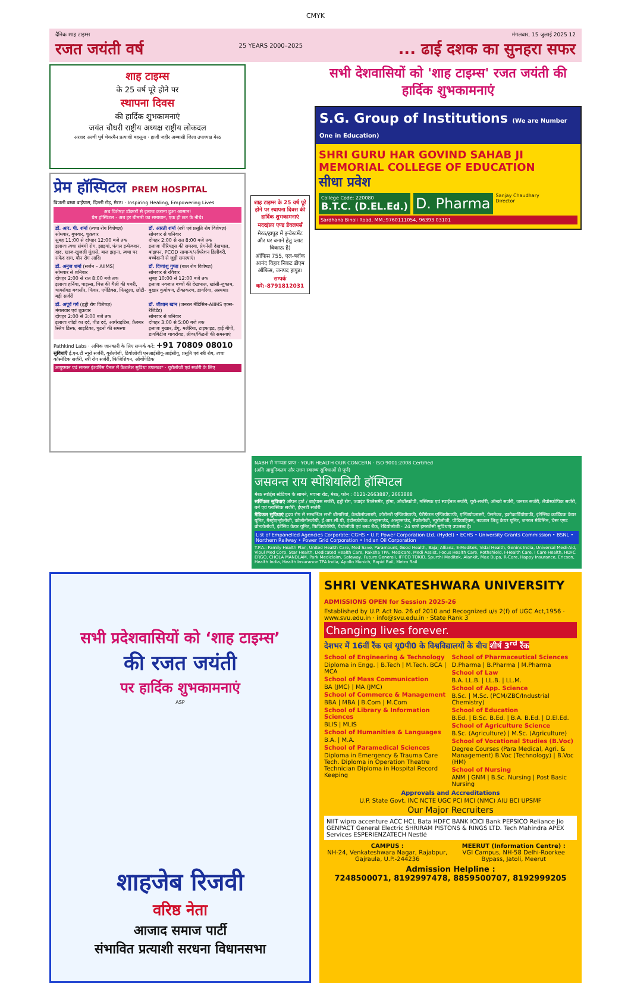CMYK
दैनिक शाह टाइम्स
रजत जयंती वर्ष
25 YEARS 2000–2025
मंगलवार, 15 जुलाई 2025 12
... ढाई दशक का सुनहरा सफर
शाह टाइम्स
के 25 वर्ष पूरे होने पर
स्थापना दिवस
की हार्दिक शुभकामनाएं
जयंत चौधरी राष्ट्रीय अध्यक्ष राष्ट्रीय लोकदल
अरशद अल्वी पूर्व चेयरमैन प्रत्याशी बहसूमा · हाजी जहीर अब्बासी जिला उपाध्यक्ष मेरठ
प्रेम हॉस्पिटल PREM HOSPITAL
बिजली बम्बा बाईपास, दिल्ली रोड़, मेरठ। · Inspiring Healing, Empowering Lives
अब विशेषज्ञ डॉक्टरों से इलाज कराना हुआ आसान!
प्रेम हॉस्पिटल - अब हर बीमारी का समाधान, एक ही छत के नीचे।
डॉ. आर. पी. शर्मा (त्वचा रोग विशेषज्ञ)
सोमवार, बुधवार, शुक्रवार
सुबह 11:00 से दोपहर 12:00 बजे तक
इलाजः त्वचा संबंधी रोग, झाइयां, फंगल इन्फेक्शन, दाद, खाज-खुजली मुंहासे, बाल झड़ना, त्वचा पर सफेद दाग, यौन रोग आदि।
डॉ. आरती शर्मा (स्त्री एवं प्रसूति रोग विशेषज्ञ)
सोमवार से शनिवार
दोपहर 2:00 से रात 8:00 बजे तक
इलाजः पीरियड्स की समस्या, प्रेगनेंसी देखभाल, बांझपन, PCOD सामान्य/ऑपरेशन डिलीवरी, बच्चेदानी से जुड़ी समस्याएं।
डॉ. अनुज शर्मा (सर्जन – AIIMS)
सोमवार से शनिवार
दोपहर 2:00 से रात 8:00 बजे तक
इलाजः हर्निया, पाइल्स, पित्त की थैली की पथरी, थायरॉयड बवासीर, फिशर, एपेंडिक्स, फिस्टुला, छोटी-बड़ी सर्जरी
डॉ. दिव्यांशु गुप्ता (बाल रोग विशेषज्ञ)
सोमवार से रविवार
सुबह 10:00 से 12:00 बजे तक
इलाजः नवजात बच्चों की देखभाल, खांसी-जुकाम, बुखार कुपोषण, टीकाकरण, डायरिया, अस्थमा।
डॉ. अपूर्व गर्ग (हड्डी रोग विशेषज्ञ)
मंगलवार एवं शुक्रवार
दोपहर 2:00 से 3:00 बजे तक
इलाजः जोड़ों का दर्द, पीठ दर्द, आर्थराइटिस, फ्रैक्चर स्लिप डिस्क, साइटिका, घुटनों की समस्या
डॉ. जीशान खान (जनरल मेडिसिन-AIIMS एक्स-रेजिडेंट)
सोमवार से शनिवार
दोपहर 3:00 से 5:00 बजे तक
इलाजः बुखार, डेंगू, मलेरिया, टाइफाइड, हाई बीपी, डायबिटीज थायरॉयड, लीवर/किडनी की समस्याएं
Pathkind Labs · अधिक जानकारी के लिए सम्पर्क करें: +91 70809 08010
सुविधाएँ ई.एन.टी न्यूरो सर्जरी, यूरोलोजी, डियोलोजी एनआईसीयू-आईसीयू, प्रसूति एवं स्त्री रोग, त्वचा कॉस्मेटिक सर्जरी, स्त्री रोग सर्जरी, फिजिशियन, ऑर्थोपेडिक
आयुष्मान एवं समस्त इंश्योरेंस पैनल में कैशलेश सुविधा उपलब्ध* · यूरोलोजी एवं सर्जरी के लिए
शाह टाइम्स के 25 वर्ष पूरे होने पर स्थापना दिवस की हार्दिक शुभकामनाएं
मदरइंफ्रा एण्ड डेवलपर्स
मेरठ/हापुड़ में इन्वेस्टमेंट और घर बनाने हेतु प्लाट बिकाऊ है)
ऑफिस 755, एल-ब्लॉक आनंद विहार निकट डीएम ऑफिस, जनपद हापुड़।
सम्पर्क करें:-8791812031
सभी देशवासियों को 'शाह टाइम्स' रजत जयंती की हार्दिक शुभकामनाएं
S.G. Group of Institutions (We are Number One in Education)
SHRI GURU HAR GOVIND SAHAB JI MEMORIAL COLLEGE OF EDUCATION
सीधा प्रवेश
College Code: 220080
B.T.C. (D.EL.Ed.)
D. Pharma
Sanjay Chaudhary
Director
Sardhana Binoli Road, MM.:9760111054, 96393 03101
NABH से मान्यता प्राप्त · YOUR HEALTH OUR CONCERN · ISO 9001:2008 Certified
(अति आधुनिकतम और उत्तम स्वास्थ्य सुविधाओं से पूर्ण)
जसवन्त राय स्पेशियलिटी हॉस्पिटल
मेरठ स्पोर्ट्स स्टेडियम के सामने, मवाना रोड, मेरठ, फोन : 0121-2663887, 2663888
सर्जिकल सुविधाएं ओपन हार्ट / बाईपास सर्जरी, हड्डी रोग, ज्वाइंट रिप्लेसमेंट, ट्रॉमा, ओर्थोस्कोपी, मस्तिष्क एवं स्पाईनल सर्जरी, यूरो-सर्जरी, ऑन्को सर्जरी, जनरल सर्जरी, लैप्रोस्कोपिक सर्जरी, बर्न एवं प्लास्टिक सर्जरी, ईएनटी सर्जरी
मैडिकल सुविधाएं हृदय रोग से सम्बन्धित सभी बीमारियां, वेल्वोलोप्लास्टी, कोरोनरी एन्जियोग्राफी, पेरीफेरल एन्जियोग्राफी, एन्जियोप्लास्टी, पेसमेकर, इकोकार्डियोग्राफी, इंटेन्सिव कार्डियक केयर यूनिट, गैस्ट्रोएन्ट्रोलोजी, कोलोनोस्कोपी, ई.आर.सी.पी, एंडोस्कोपीक अल्ट्रासाउंड, अल्ट्रासाउंड, नेफ्रोलोजी, न्यूरोलोजी, पीडियाट्रिक्स, नवजात शिशु केयर यूनिट, जनरल मेडिसिन, चेस्ट एण्ड ब्रोन्कोलोजी, इंटेंसिव केयर यूनिट, फिजियोथेरेपी, पैथोलॉजी एवं ब्लड बैंक, रेडियोलोजी · 24 घण्टे इमरजेंसी सुविधाएं उपलब्ध है।
List of Empanelled Agencies Corporate: CGHS • U.P. Power Corporation Ltd. (Hydel) • ECHS • University Grants Commission • BSNL • Northern Railway • Power Grid Corporation • Indian Oil Corporation
T.P.A.: Family Health Plan, United Health Care, Med Save, Paramount, Good Health, Bajaj Allianz, E-Meditek, Vidal Health, Genins India, Universal Medi-Aid, Vipul Med Corp, Star Health, Dedicated Health Care, Raksha TPA, Medicare, Medi Assist, Focus Health Care, Rothshield, I-Health Care, I Care Health, HDFC ERGO, CHOLA MANDLAM, Park Mediclaim, Safeway, Future Generali, IFFCO TOKIO, Spurthi Meditek, Alankit, Max Bupa, R-Care, Happy Insurance, Ericson, Health India, Health Insurance TPA India, Apollo Munich, Rapid Rail, Metro Rail
सभी प्रदेशवासियों को ‘शाह टाइम्स’
की रजत जयंती
पर हार्दिक शुभकामनाएं
ASP
शाहजेब रिजवी
वरिष्ठ नेता
आजाद समाज पार्टी
संभावित प्रत्याशी सरधना विधानसभा
SHRI VENKATESHWARA UNIVERSITY ADMISSIONS OPEN for Session 2025-26
Established by U.P. Act No. 26 of 2010 and Recognized u/s 2(f) of UGC Act,1956 · www.svu.edu.in · info@svu.edu.in · State Rank 3
Changing lives forever.
देशभर में 16वीं रैंक एवं यू0पी0 के विश्वविद्यालयों के बीच शीर्ष 3<sup>rd</sup> रैंक
School of Engineering & Technology
Diploma in Engg. | B.Tech | M.Tech. BCA | MCA
School of Mass Communication
BA (JMC) | MA (JMC)
School of Commerce & Management
BBA | MBA | B.Com | M.Com
School of Library & Information Sciences
BLIS | MLIS
School of Humanities & Languages
B.A. | M.A.
School of Paramedical Sciences
Diploma in Emergency & Trauma Care Tech. Diploma in Operation Theatre Technician Diploma in Hospital Record Keeping
School of Pharmaceutical Sciences
D.Pharma | B.Pharma | M.Pharma
School of Law
B.A. LL.B. | LL.B. | LL.M.
School of App. Science
B.Sc. | M.Sc. (PCM/ZBC/Industrial Chemistry)
School of Education
B.Ed. | B.Sc. B.Ed. | B.A. B.Ed. | D.El.Ed.
School of Agriculture Science
B.Sc. (Agriculture) | M.Sc. (Agriculture)
School of Vocational Studies (B.Voc)
Degree Courses (Para Medical, Agri. & Management) B.Voc (Technology) | B.Voc (HM)
School of Nursing
ANM | GNM | B.Sc. Nursing | Post Basic Nursing
Approvals and Accreditations
U.P. State Govt. INC NCTE UGC PCI MCI (NMC) AIU BCI UPSMF
Our Major Recruiters
NIIT wipro accenture ACC HCL Bata HDFC BANK ICICI Bank PEPSICO Reliance Jio GENPACT General Electric SHRIRAM PISTONS & RINGS LTD. Tech Mahindra APEX Services ESPERIENZATECH Nestlé
CAMPUS :
NH-24, Venkateshwara Nagar, Rajabpur, Gajraula, U.P.-244236
MEERUT (Information Centre) :
VGI Campus, NH-58 Delhi-Roorkee Bypass, Jatoli, Meerut
Admission Helpline :
7248500071, 8192997478, 8859500707, 8192999205